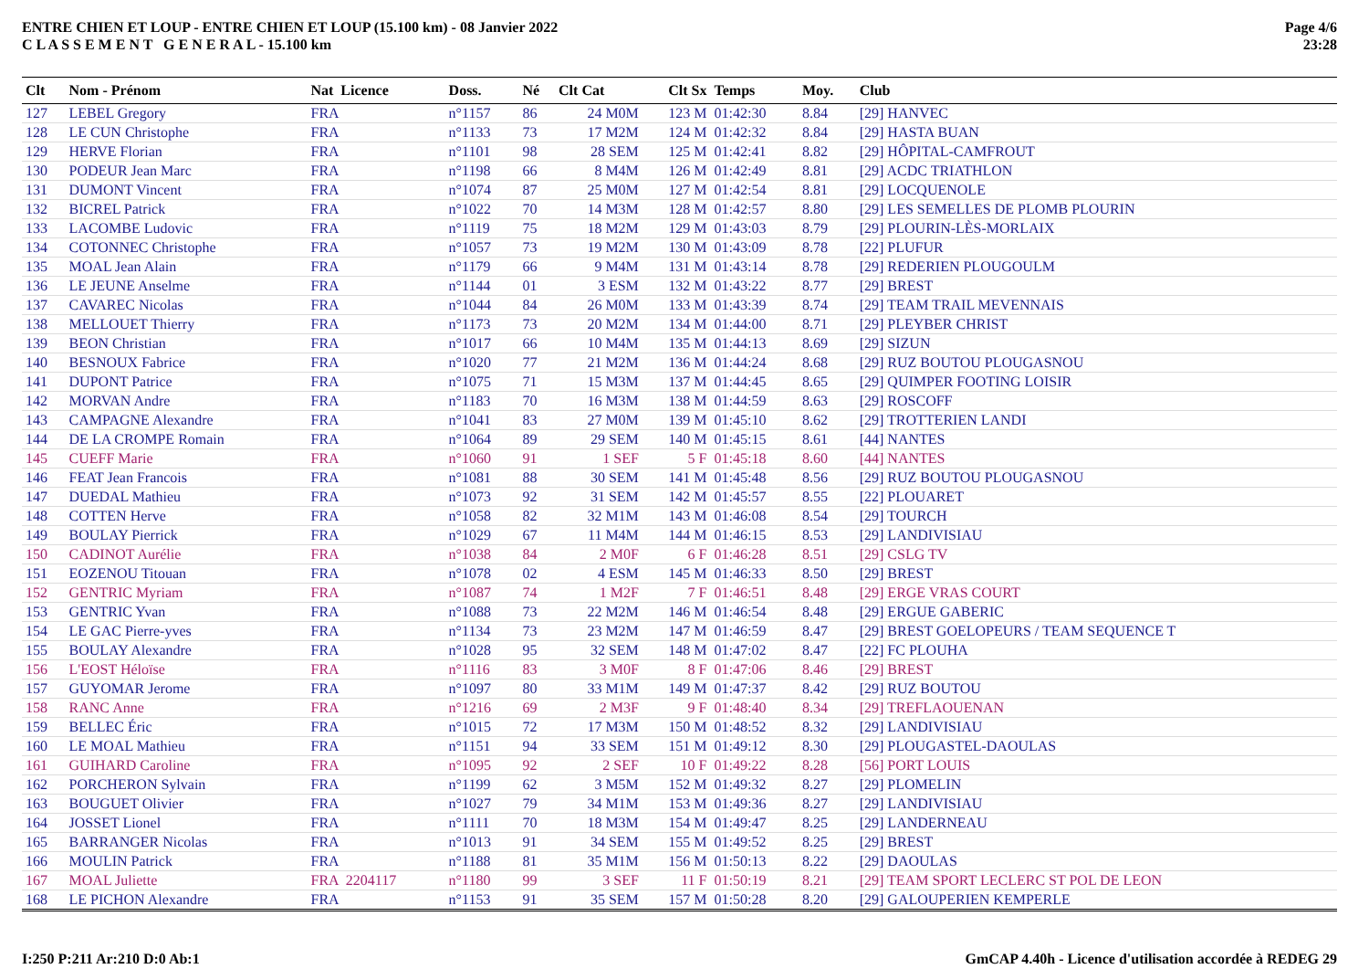ENTRE CHIEN ET LOUP - ENTRE CHIEN ET LOUP (15.100 km) - 08 Janvier 2022
C L A S S E M E N T G E N E R A L - 15.100 km
Page 4/6
23:28
| Clt | Nom - Prénom | Nat Licence | Doss. | Né | Clt Cat | Clt Sx | Temps | Moy. | Club |
| --- | --- | --- | --- | --- | --- | --- | --- | --- | --- |
| 127 | LEBEL Gregory | FRA | n°1157 | 86 | 24 M0M | 123 M | 01:42:30 | 8.84 | [29] HANVEC |
| 128 | LE CUN Christophe | FRA | n°1133 | 73 | 17 M2M | 124 M | 01:42:32 | 8.84 | [29] HASTA BUAN |
| 129 | HERVE Florian | FRA | n°1101 | 98 | 28 SEM | 125 M | 01:42:41 | 8.82 | [29] HÔPITAL-CAMFROUT |
| 130 | PODEUR Jean Marc | FRA | n°1198 | 66 | 8 M4M | 126 M | 01:42:49 | 8.81 | [29] ACDC TRIATHLON |
| 131 | DUMONT Vincent | FRA | n°1074 | 87 | 25 M0M | 127 M | 01:42:54 | 8.81 | [29] LOCQUENOLE |
| 132 | BICREL Patrick | FRA | n°1022 | 70 | 14 M3M | 128 M | 01:42:57 | 8.80 | [29] LES SEMELLES DE PLOMB PLOURIN |
| 133 | LACOMBE Ludovic | FRA | n°1119 | 75 | 18 M2M | 129 M | 01:43:03 | 8.79 | [29] PLOURIN-LÈS-MORLAIX |
| 134 | COTONNEC Christophe | FRA | n°1057 | 73 | 19 M2M | 130 M | 01:43:09 | 8.78 | [22] PLUFUR |
| 135 | MOAL Jean Alain | FRA | n°1179 | 66 | 9 M4M | 131 M | 01:43:14 | 8.78 | [29] REDERIEN PLOUGOULM |
| 136 | LE JEUNE Anselme | FRA | n°1144 | 01 | 3 ESM | 132 M | 01:43:22 | 8.77 | [29] BREST |
| 137 | CAVAREC Nicolas | FRA | n°1044 | 84 | 26 M0M | 133 M | 01:43:39 | 8.74 | [29] TEAM TRAIL MEVENNAIS |
| 138 | MELLOUET Thierry | FRA | n°1173 | 73 | 20 M2M | 134 M | 01:44:00 | 8.71 | [29] PLEYBER CHRIST |
| 139 | BEON Christian | FRA | n°1017 | 66 | 10 M4M | 135 M | 01:44:13 | 8.69 | [29] SIZUN |
| 140 | BESNOUX Fabrice | FRA | n°1020 | 77 | 21 M2M | 136 M | 01:44:24 | 8.68 | [29] RUZ BOUTOU PLOUGASNOU |
| 141 | DUPONT Patrice | FRA | n°1075 | 71 | 15 M3M | 137 M | 01:44:45 | 8.65 | [29] QUIMPER FOOTING LOISIR |
| 142 | MORVAN Andre | FRA | n°1183 | 70 | 16 M3M | 138 M | 01:44:59 | 8.63 | [29] ROSCOFF |
| 143 | CAMPAGNE Alexandre | FRA | n°1041 | 83 | 27 M0M | 139 M | 01:45:10 | 8.62 | [29] TROTTERIEN LANDI |
| 144 | DE LA CROMPE Romain | FRA | n°1064 | 89 | 29 SEM | 140 M | 01:45:15 | 8.61 | [44] NANTES |
| 145 | CUEFF Marie | FRA | n°1060 | 91 | 1 SEF | 5 F | 01:45:18 | 8.60 | [44] NANTES |
| 146 | FEAT Jean Francois | FRA | n°1081 | 88 | 30 SEM | 141 M | 01:45:48 | 8.56 | [29] RUZ BOUTOU PLOUGASNOU |
| 147 | DUEDAL Mathieu | FRA | n°1073 | 92 | 31 SEM | 142 M | 01:45:57 | 8.55 | [22] PLOUARET |
| 148 | COTTEN Herve | FRA | n°1058 | 82 | 32 M1M | 143 M | 01:46:08 | 8.54 | [29] TOURCH |
| 149 | BOULAY Pierrick | FRA | n°1029 | 67 | 11 M4M | 144 M | 01:46:15 | 8.53 | [29] LANDIVISIAU |
| 150 | CADINOT Aurélie | FRA | n°1038 | 84 | 2 M0F | 6 F | 01:46:28 | 8.51 | [29] CSLG TV |
| 151 | EOZENOU Titouan | FRA | n°1078 | 02 | 4 ESM | 145 M | 01:46:33 | 8.50 | [29] BREST |
| 152 | GENTRIC Myriam | FRA | n°1087 | 74 | 1 M2F | 7 F | 01:46:51 | 8.48 | [29] ERGE VRAS COURT |
| 153 | GENTRIC Yvan | FRA | n°1088 | 73 | 22 M2M | 146 M | 01:46:54 | 8.48 | [29] ERGUE GABERIC |
| 154 | LE GAC Pierre-yves | FRA | n°1134 | 73 | 23 M2M | 147 M | 01:46:59 | 8.47 | [29] BREST GOELOPEURS / TEAM SEQUENCE T |
| 155 | BOULAY Alexandre | FRA | n°1028 | 95 | 32 SEM | 148 M | 01:47:02 | 8.47 | [22] FC PLOUHA |
| 156 | L'EOST Héloïse | FRA | n°1116 | 83 | 3 M0F | 8 F | 01:47:06 | 8.46 | [29] BREST |
| 157 | GUYOMAR Jerome | FRA | n°1097 | 80 | 33 M1M | 149 M | 01:47:37 | 8.42 | [29] RUZ BOUTOU |
| 158 | RANC Anne | FRA | n°1216 | 69 | 2 M3F | 9 F | 01:48:40 | 8.34 | [29] TREFLAOUENAN |
| 159 | BELLEC Éric | FRA | n°1015 | 72 | 17 M3M | 150 M | 01:48:52 | 8.32 | [29] LANDIVISIAU |
| 160 | LE MOAL Mathieu | FRA | n°1151 | 94 | 33 SEM | 151 M | 01:49:12 | 8.30 | [29] PLOUGASTEL-DAOULAS |
| 161 | GUIHARD Caroline | FRA | n°1095 | 92 | 2 SEF | 10 F | 01:49:22 | 8.28 | [56] PORT LOUIS |
| 162 | PORCHERON Sylvain | FRA | n°1199 | 62 | 3 M5M | 152 M | 01:49:32 | 8.27 | [29] PLOMELIN |
| 163 | BOUGUET Olivier | FRA | n°1027 | 79 | 34 M1M | 153 M | 01:49:36 | 8.27 | [29] LANDIVISIAU |
| 164 | JOSSET Lionel | FRA | n°1111 | 70 | 18 M3M | 154 M | 01:49:47 | 8.25 | [29] LANDERNEAU |
| 165 | BARRANGER Nicolas | FRA | n°1013 | 91 | 34 SEM | 155 M | 01:49:52 | 8.25 | [29] BREST |
| 166 | MOULIN Patrick | FRA | n°1188 | 81 | 35 M1M | 156 M | 01:50:13 | 8.22 | [29] DAOULAS |
| 167 | MOAL Juliette | FRA 2204117 | n°1180 | 99 | 3 SEF | 11 F | 01:50:19 | 8.21 | [29] TEAM SPORT LECLERC ST POL DE LEON |
| 168 | LE PICHON Alexandre | FRA | n°1153 | 91 | 35 SEM | 157 M | 01:50:28 | 8.20 | [29] GALOUPERIEN KEMPERLE |
I:250 P:211 Ar:210 D:0 Ab:1 GmCAP 4.40h - Licence d'utilisation accordée à REDEG 29